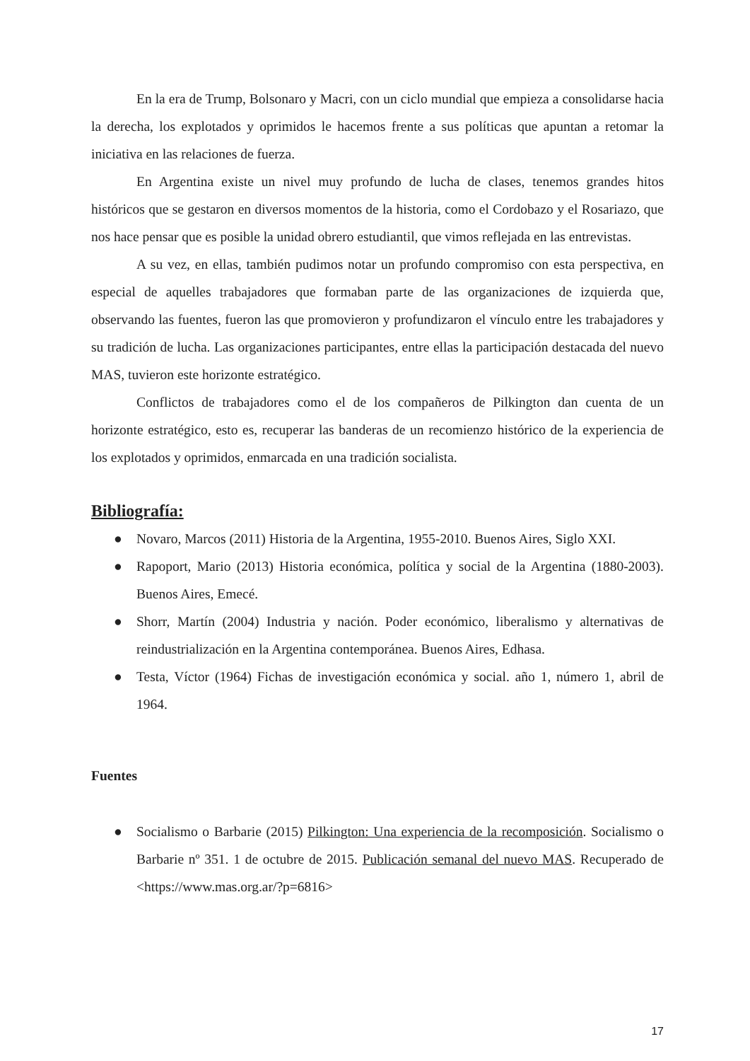En la era de Trump, Bolsonaro y Macri, con un ciclo mundial que empieza a consolidarse hacia la derecha, los explotados y oprimidos le hacemos frente a sus políticas que apuntan a retomar la iniciativa en las relaciones de fuerza.
En Argentina existe un nivel muy profundo de lucha de clases, tenemos grandes hitos históricos que se gestaron en diversos momentos de la historia, como el Cordobazo y el Rosariazo, que nos hace pensar que es posible la unidad obrero estudiantil, que vimos reflejada en las entrevistas.
A su vez, en ellas, también pudimos notar un profundo compromiso con esta perspectiva, en especial de aquelles trabajadores que formaban parte de las organizaciones de izquierda que, observando las fuentes, fueron las que promovieron y profundizaron el vínculo entre les trabajadores y su tradición de lucha. Las organizaciones participantes, entre ellas la participación destacada del nuevo MAS, tuvieron este horizonte estratégico.
Conflictos de trabajadores como el de los compañeros de Pilkington dan cuenta de un horizonte estratégico, esto es, recuperar las banderas de un recomienzo histórico de la experiencia de los explotados y oprimidos, enmarcada en una tradición socialista.
Bibliografía:
● Novaro, Marcos (2011) Historia de la Argentina, 1955-2010. Buenos Aires, Siglo XXI.
● Rapoport, Mario (2013) Historia económica, política y social de la Argentina (1880-2003). Buenos Aires, Emecé.
● Shorr, Martín (2004) Industria y nación. Poder económico, liberalismo y alternativas de reindustrialización en la Argentina contemporánea. Buenos Aires, Edhasa.
● Testa, Víctor (1964) Fichas de investigación económica y social. año 1, número 1, abril de 1964.
Fuentes
● Socialismo o Barbarie (2015) Pilkington: Una experiencia de la recomposición. Socialismo o Barbarie nº 351. 1 de octubre de 2015. Publicación semanal del nuevo MAS. Recuperado de <https://www.mas.org.ar/?p=6816>
17